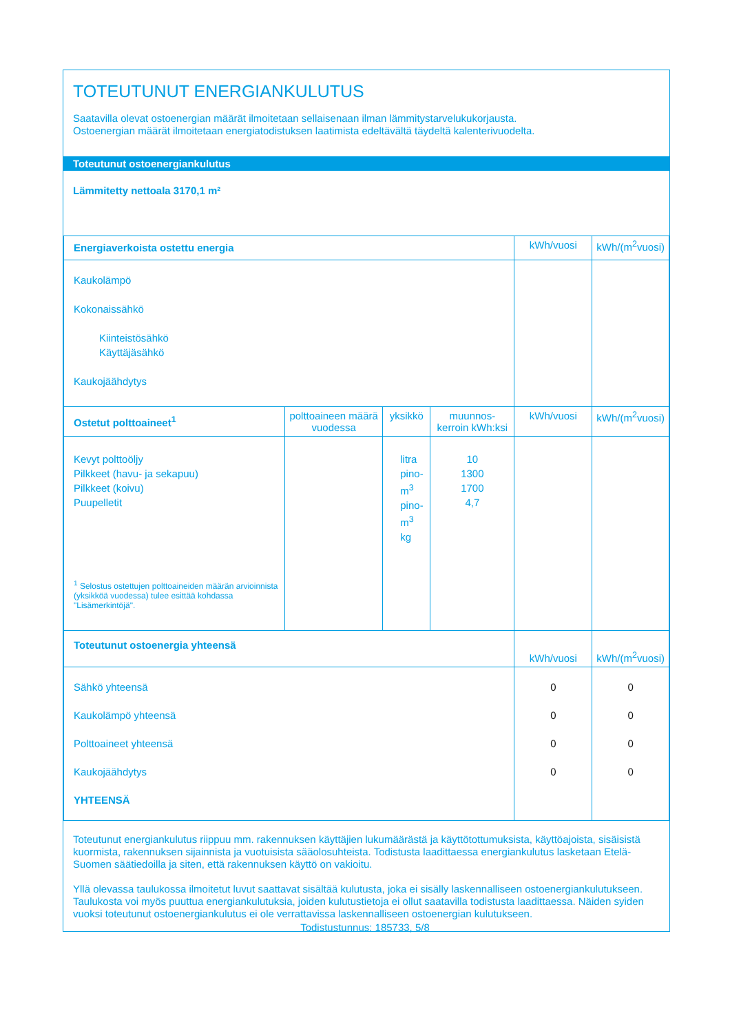TOTEUTUNUT ENERGIANKULUTUS
Saatavilla olevat ostoenergian määrät ilmoitetaan sellaisenaan ilman lämmitystarvelukukorjausta.
Ostoenergian määrät ilmoitetaan energiatodistuksen laatimista edeltävältä täydeltä kalenterivuodelta.
Toteutunut ostoenergiankulutus
Lämmitetty nettoala 3170,1 m²
| Energiaverkoista ostettu energia | | | | kWh/vuosi | kWh/(m<sup>2</sup>vuosi) |
| --- | --- | --- | --- | --- | --- |
| Kaukolämpö Kokonaissähkö Kiinteistösähkö Käyttäjäsähkö Kaukojäähdytys | | | | | |
| Ostetut polttoaineet<sup>1</sup> | polttoaineen määrä vuodessa | yksikkö | muunnos-kerroin kWh:ksi | kWh/vuosi | kWh/(m<sup>2</sup>vuosi) |
| Kevyt polttoöljy Pilkkeet (havu- ja sekapuu) Pilkkeet (koivu) Puupelletit <sup>1</sup> Selostus ostettujen polttoaineiden määrän arvioinnista (yksikköä vuodessa) tulee esittää kohdassa "Lisämerkintöjä". | | litra pino-m<sup>3</sup> pino-m<sup>3</sup> kg | 10 1300 1700 4,7 | | |
| Toteutunut ostoenergia yhteensä | | | | kWh/vuosi | kWh/(m<sup>2</sup>vuosi) |
| Sähkö yhteensä Kaukolämpö yhteensä Polttoaineet yhteensä Kaukojäähdytys YHTEENSÄ | | | | 0 0 0 0 | 0 0 0 0 |
Toteutunut energiankulutus riippuu mm. rakennuksen käyttäjien lukumäärästä ja käyttötottumuksista, käyttöajoista, sisäisistä kuormista, rakennuksen sijainnista ja vuotuisista sääolosuhteista. Todistusta laadittaessa energiankulutus lasketaan Etelä-Suomen säätiedoilla ja siten, että rakennuksen käyttö on vakioitu.
Yllä olevassa taulukossa ilmoitetut luvut saattavat sisältää kulutusta, joka ei sisälly laskennalliseen ostoenergiankulutukseen. Taulukosta voi myös puuttua energiankulutuksia, joiden kulutustietoja ei ollut saatavilla todistusta laadittaessa. Näiden syiden vuoksi toteutunut ostoenergiankulutus ei ole verrattavissa laskennalliseen ostoenergian kulutukseen.
Todistustunnus: 185733, 5/8